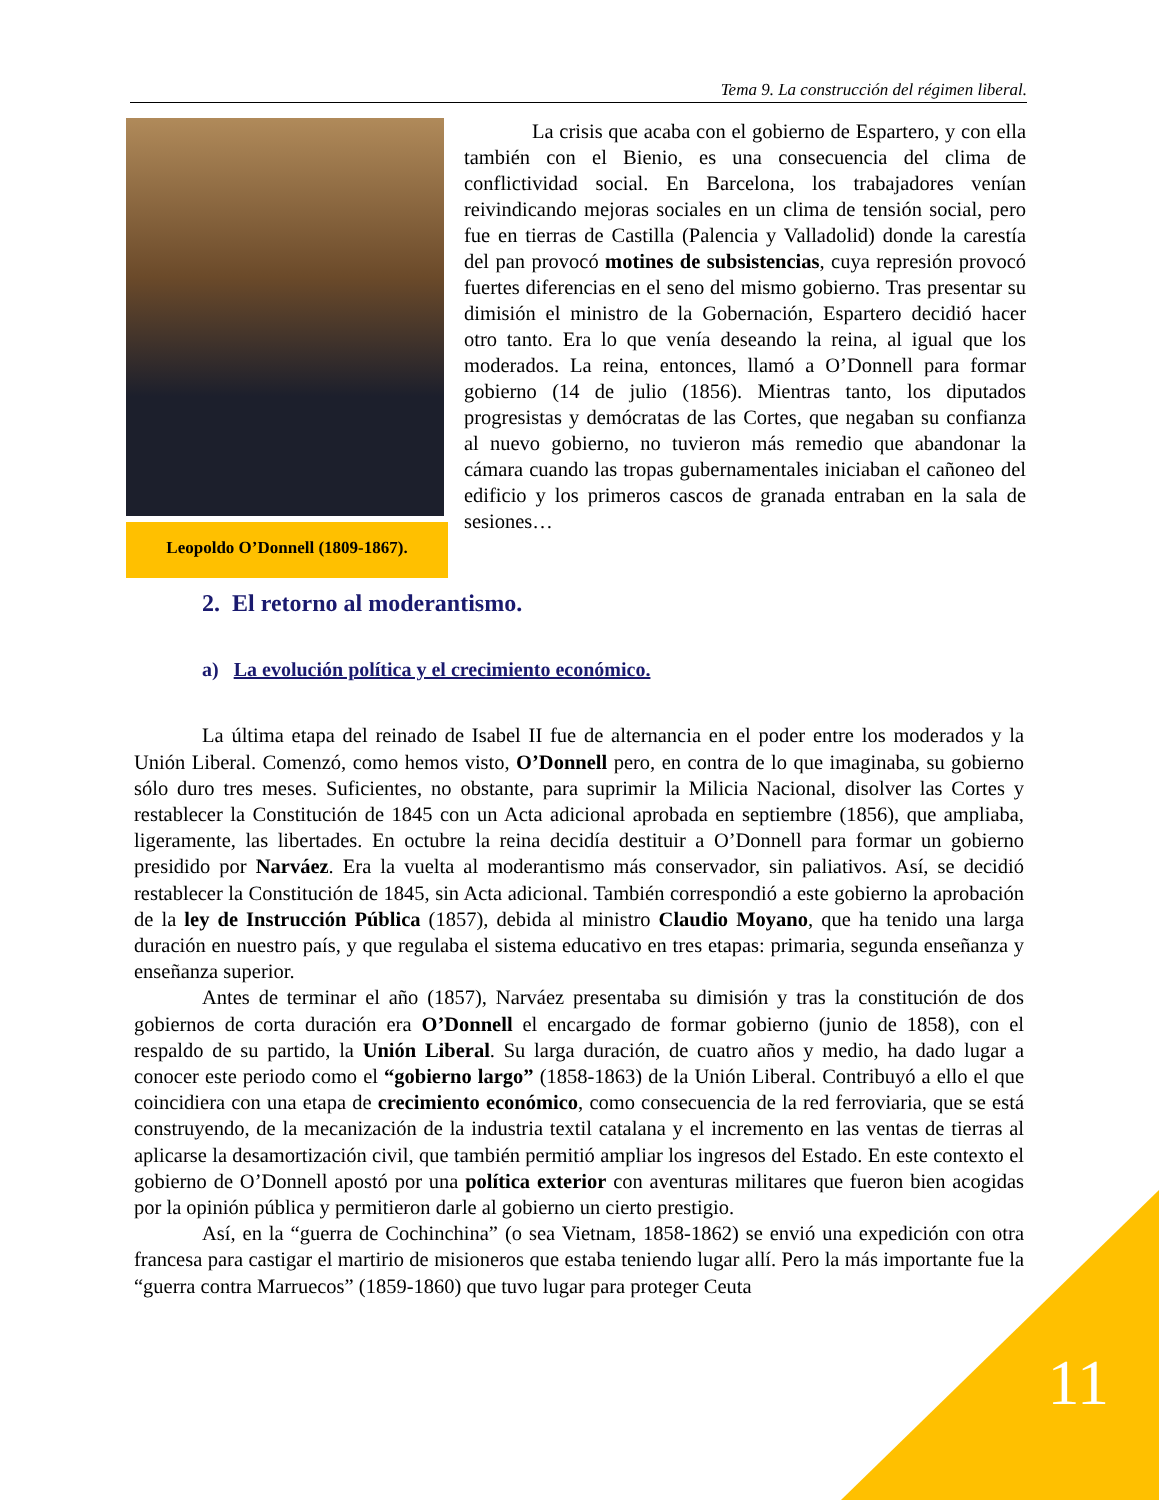Tema 9. La construcción del régimen liberal.
Leopoldo O’Donnell (1809-1867).
La crisis que acaba con el gobierno de Espartero, y con ella también con el Bienio, es una consecuencia del clima de conflictividad social. En Barcelona, los trabajadores venían reivindicando mejoras sociales en un clima de tensión social, pero fue en tierras de Castilla (Palencia y Valladolid) donde la carestía del pan provocó motines de subsistencias, cuya represión provocó fuertes diferencias en el seno del mismo gobierno. Tras presentar su dimisión el ministro de la Gobernación, Espartero decidió hacer otro tanto. Era lo que venía deseando la reina, al igual que los moderados. La reina, entonces, llamó a O’Donnell para formar gobierno (14 de julio (1856). Mientras tanto, los diputados progresistas y demócratas de las Cortes, que negaban su confianza al nuevo gobierno, no tuvieron más remedio que abandonar la cámara cuando las tropas gubernamentales iniciaban el cañoneo del edificio y los primeros cascos de granada entraban en la sala de sesiones…
2. El retorno al moderantismo.
a) La evolución política y el crecimiento económico.
La última etapa del reinado de Isabel II fue de alternancia en el poder entre los moderados y la Unión Liberal. Comenzó, como hemos visto, O’Donnell pero, en contra de lo que imaginaba, su gobierno sólo duro tres meses. Suficientes, no obstante, para suprimir la Milicia Nacional, disolver las Cortes y restablecer la Constitución de 1845 con un Acta adicional aprobada en septiembre (1856), que ampliaba, ligeramente, las libertades. En octubre la reina decidía destituir a O’Donnell para formar un gobierno presidido por Narváez. Era la vuelta al moderantismo más conservador, sin paliativos. Así, se decidió restablecer la Constitución de 1845, sin Acta adicional. También correspondió a este gobierno la aprobación de la ley de Instrucción Pública (1857), debida al ministro Claudio Moyano, que ha tenido una larga duración en nuestro país, y que regulaba el sistema educativo en tres etapas: primaria, segunda enseñanza y enseñanza superior.
Antes de terminar el año (1857), Narváez presentaba su dimisión y tras la constitución de dos gobiernos de corta duración era O’Donnell el encargado de formar gobierno (junio de 1858), con el respaldo de su partido, la Unión Liberal. Su larga duración, de cuatro años y medio, ha dado lugar a conocer este periodo como el “gobierno largo” (1858-1863) de la Unión Liberal. Contribuyó a ello el que coincidiera con una etapa de crecimiento económico, como consecuencia de la red ferroviaria, que se está construyendo, de la mecanización de la industria textil catalana y el incremento en las ventas de tierras al aplicarse la desamortización civil, que también permitió ampliar los ingresos del Estado. En este contexto el gobierno de O’Donnell apostó por una política exterior con aventuras militares que fueron bien acogidas por la opinión pública y permitieron darle al gobierno un cierto prestigio.
Así, en la “guerra de Cochinchina” (o sea Vietnam, 1858-1862) se envió una expedición con otra francesa para castigar el martirio de misioneros que estaba teniendo lugar allí. Pero la más importante fue la “guerra contra Marruecos” (1859-1860) que tuvo lugar para proteger Ceuta
11